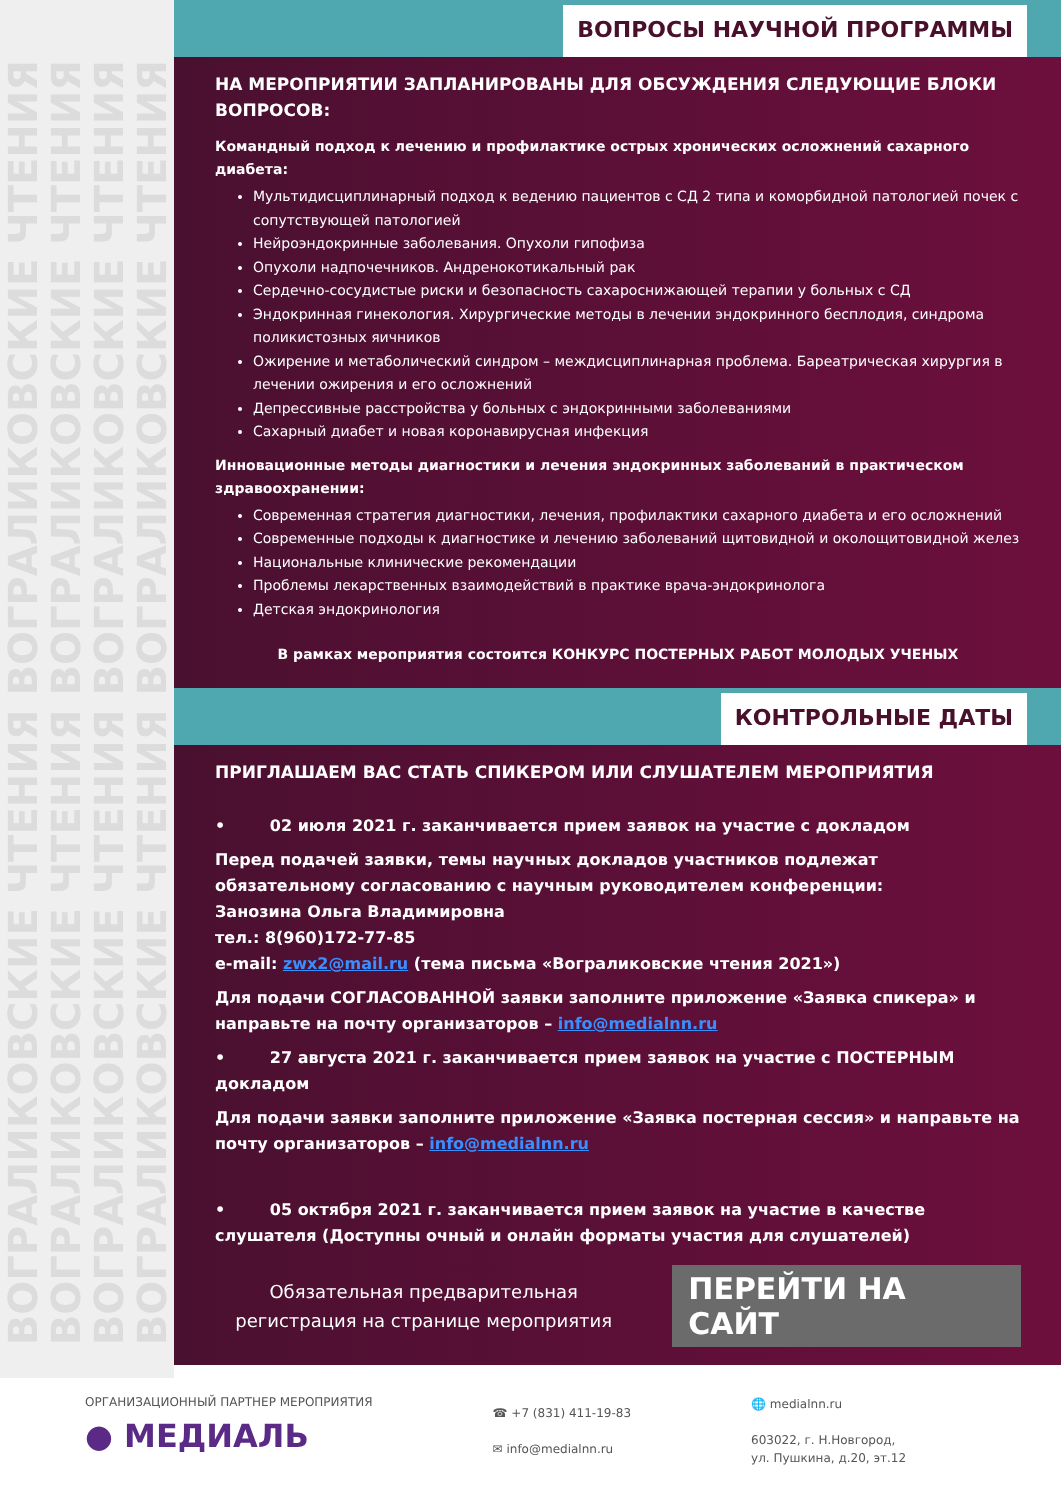ВОГРАЛИКОВСКИЕ ЧТЕНИЯ ВОГРАЛИКОВСКИЕ ЧТЕНИЯ
ВОГРАЛИКОВСКИЕ ЧТЕНИЯ ВОГРАЛИКОВСКИЕ ЧТЕНИЯ
ВОГРАЛИКОВСКИЕ ЧТЕНИЯ ВОГРАЛИКОВСКИЕ ЧТЕНИЯ
ВОГРАЛИКОВСКИЕ ЧТЕНИЯ ВОГРАЛИКОВСКИЕ ЧТЕНИЯ
ВОПРОСЫ НАУЧНОЙ ПРОГРАММЫ
НА МЕРОПРИЯТИИ ЗАПЛАНИРОВАНЫ ДЛЯ ОБСУЖДЕНИЯ СЛЕДУЮЩИЕ БЛОКИ ВОПРОСОВ:
Командный подход к лечению и профилактике острых хронических осложнений сахарного диабета:
Мультидисциплинарный подход к ведению пациентов с СД 2 типа и коморбидной патологией почек с сопутствующей патологией
Нейроэндокринные заболевания. Опухоли гипофиза
Опухоли надпочечников. Андренокотикальный рак
Сердечно-сосудистые риски и безопасность сахароснижающей терапии у больных с СД
Эндокринная гинекология. Хирургические методы в лечении эндокринного бесплодия, синдрома поликистозных яичников
Ожирение и метаболический синдром – междисциплинарная проблема. Бареатрическая хирургия в лечении ожирения и его осложнений
Депрессивные расстройства у больных с эндокринными заболеваниями
Сахарный диабет и новая коронавирусная инфекция
Инновационные методы диагностики и лечения эндокринных заболеваний в практическом здравоохранении:
Современная стратегия диагностики, лечения, профилактики сахарного диабета и его осложнений
Современные подходы к диагностике и лечению заболеваний щитовидной и околощитовидной желез
Национальные клинические рекомендации
Проблемы лекарственных взаимодействий в практике врача-эндокринолога
Детская эндокринология
В рамках мероприятия состоится КОНКУРС ПОСТЕРНЫХ РАБОТ МОЛОДЫХ УЧЕНЫХ
КОНТРОЛЬНЫЕ ДАТЫ
ПРИГЛАШАЕМ ВАС СТАТЬ СПИКЕРОМ ИЛИ СЛУШАТЕЛЕМ МЕРОПРИЯТИЯ
• 02 июля 2021 г. заканчивается прием заявок на участие с докладом
Перед подачей заявки, темы научных докладов участников подлежат обязательному согласованию с научным руководителем конференции:
Занозина Ольга Владимировна
тел.: 8(960)172-77-85
e-mail: zwx2@mail.ru (тема письма «Вограликовские чтения 2021»)
Для подачи СОГЛАСОВАННОЙ заявки заполните приложение «Заявка спикера» и направьте на почту организаторов – info@medialnn.ru
• 27 августа 2021 г. заканчивается прием заявок на участие с ПОСТЕРНЫМ докладом
Для подачи заявки заполните приложение «Заявка постерная сессия» и направьте на почту организаторов – info@medialnn.ru
• 05 октября 2021 г. заканчивается прием заявок на участие в качестве слушателя (Доступны очный и онлайн форматы участия для слушателей)
Обязательная предварительная регистрация на странице мероприятия
ПЕРЕЙТИ НА САЙТ
ОРГАНИЗАЦИОННЫЙ ПАРТНЕР МЕРОПРИЯТИЯ
● МЕДИАЛЬ
☎ +7 (831) 411-19-83
✉ info@medialnn.ru
🌐 medialnn.ru
603022, г. Н.Новгород,
ул. Пушкина, д.20, эт.12